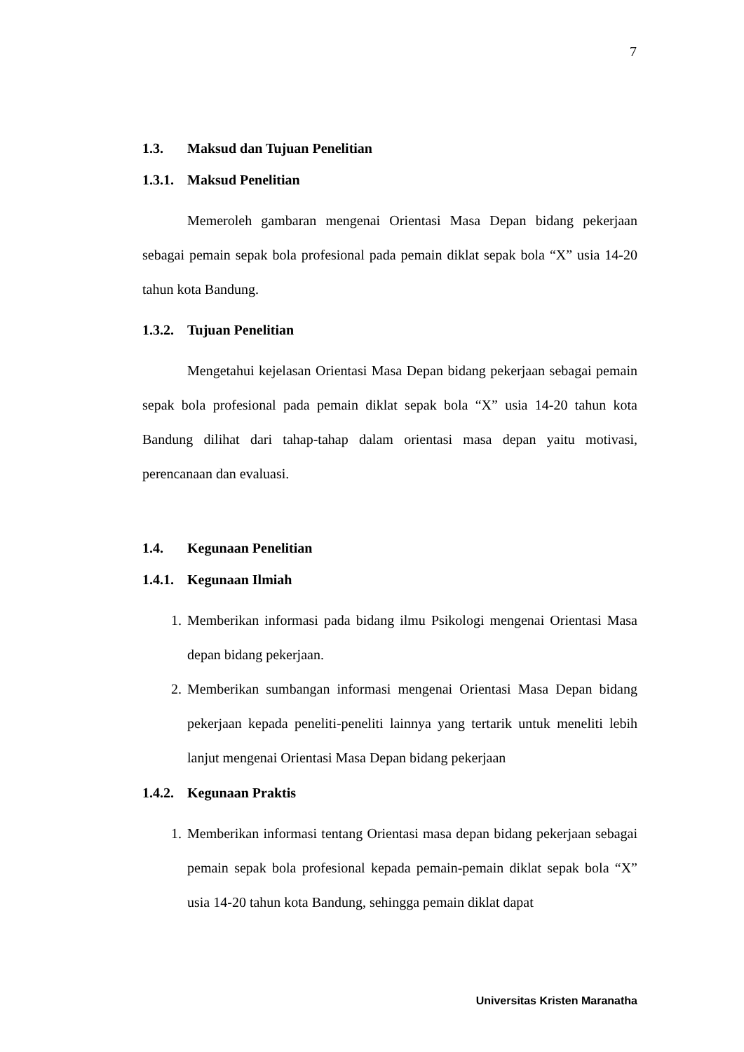7
1.3. Maksud dan Tujuan Penelitian
1.3.1. Maksud Penelitian
Memeroleh gambaran mengenai Orientasi Masa Depan bidang pekerjaan sebagai pemain sepak bola profesional pada pemain diklat sepak bola “X” usia 14-20 tahun kota Bandung.
1.3.2. Tujuan Penelitian
Mengetahui kejelasan Orientasi Masa Depan bidang pekerjaan sebagai pemain sepak bola profesional pada pemain diklat sepak bola “X” usia 14-20 tahun kota Bandung dilihat dari tahap-tahap dalam orientasi masa depan yaitu motivasi, perencanaan dan evaluasi.
1.4. Kegunaan Penelitian
1.4.1. Kegunaan Ilmiah
1. Memberikan informasi pada bidang ilmu Psikologi mengenai Orientasi Masa depan bidang pekerjaan.
2. Memberikan sumbangan informasi mengenai Orientasi Masa Depan bidang pekerjaan kepada peneliti-peneliti lainnya yang tertarik untuk meneliti lebih lanjut mengenai Orientasi Masa Depan bidang pekerjaan
1.4.2. Kegunaan Praktis
1. Memberikan informasi tentang Orientasi masa depan bidang pekerjaan sebagai pemain sepak bola profesional kepada pemain-pemain diklat sepak bola “X” usia 14-20 tahun kota Bandung, sehingga pemain diklat dapat
Universitas Kristen Maranatha